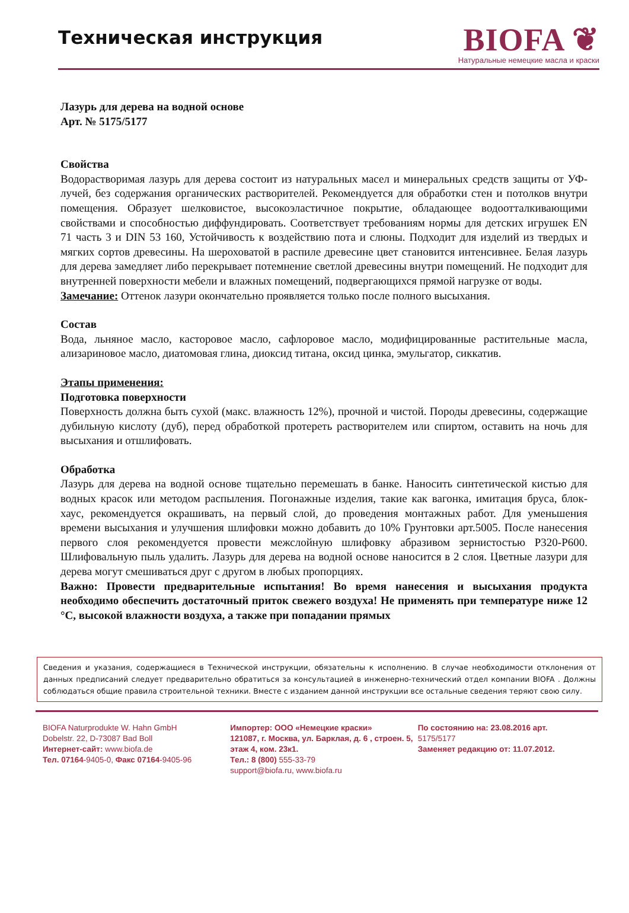Техническая инструкция
BIOFA ❦
Натуральные немецкие масла и краски
Лазурь для дерева на водной основе
Арт. № 5175/5177
Свойства
Водорастворимая лазурь для дерева состоит из натуральных масел и минеральных средств защиты от УФ-лучей, без содержания органических растворителей. Рекомендуется для обработки стен и потолков внутри помещения. Образует шелковистое, высокоэластичное покрытие, обладающее водоотталкивающими свойствами и способностью диффундировать. Соответствует требованиям нормы для детских игрушек EN 71 часть 3 и DIN 53 160, Устойчивость к воздействию пота и слюны. Подходит для изделий из твердых и мягких сортов древесины. На шероховатой в распиле древесине цвет становится интенсивнее. Белая лазурь для дерева замедляет либо перекрывает потемнение светлой древесины внутри помещений. Не подходит для внутренней поверхности мебели и влажных помещений, подвергающихся прямой нагрузке от воды.
Замечание: Оттенок лазури окончательно проявляется только после полного высыхания.
Состав
Вода, льняное масло, касторовое масло, сафлоровое масло, модифицированные растительные масла, ализариновое масло, диатомовая глина, диоксид титана, оксид цинка, эмульгатор, сиккатив.
Этапы применения:
Подготовка поверхности
Поверхность должна быть сухой (макс. влажность 12%), прочной и чистой. Породы древесины, содержащие дубильную кислоту (дуб), перед обработкой протереть растворителем или спиртом, оставить на ночь для высыхания и отшлифовать.
Обработка
Лазурь для дерева на водной основе тщательно перемешать в банке. Наносить синтетической кистью для водных красок или методом распыления. Погонажные изделия, такие как вагонка, имитация бруса, блок-хаус, рекомендуется окрашивать, на первый слой, до проведения монтажных работ. Для уменьшения времени высыхания и улучшения шлифовки можно добавить до 10% Грунтовки арт.5005. После нанесения первого слоя рекомендуется провести межслойную шлифовку абразивом зернистостью P320-P600. Шлифовальную пыль удалить. Лазурь для дерева на водной основе наносится в 2 слоя. Цветные лазури для дерева могут смешиваться друг с другом в любых пропорциях.
Важно: Провести предварительные испытания! Во время нанесения и высыхания продукта необходимо обеспечить достаточный приток свежего воздуха! Не применять при температуре ниже 12 °C, высокой влажности воздуха, а также при попадании прямых
Сведения и указания, содержащиеся в Технической инструкции, обязательны к исполнению. В случае необходимости отклонения от данных предписаний следует предварительно обратиться за консультацией в инженерно-технический отдел компании BIOFA . Должны соблюдаться общие правила строительной техники. Вместе с изданием данной инструкции все остальные сведения теряют свою силу.
BIOFA Naturprodukte W. Hahn GmbH
Dobelstr. 22, D-73087 Bad Boll
Интернет-сайт: www.biofa.de
Тел. 07164-9405-0, Факс 07164-9405-96
Импортер: ООО «Немецкие краски»
121087, г. Москва, ул. Барклая, д. 6 , строен. 5, этаж 4, ком. 23к1.
Тел.: 8 (800) 555-33-79
support@biofa.ru, www.biofa.ru
По состоянию на: 23.08.2016 арт.
5175/5177
Заменяет редакцию от: 11.07.2012.